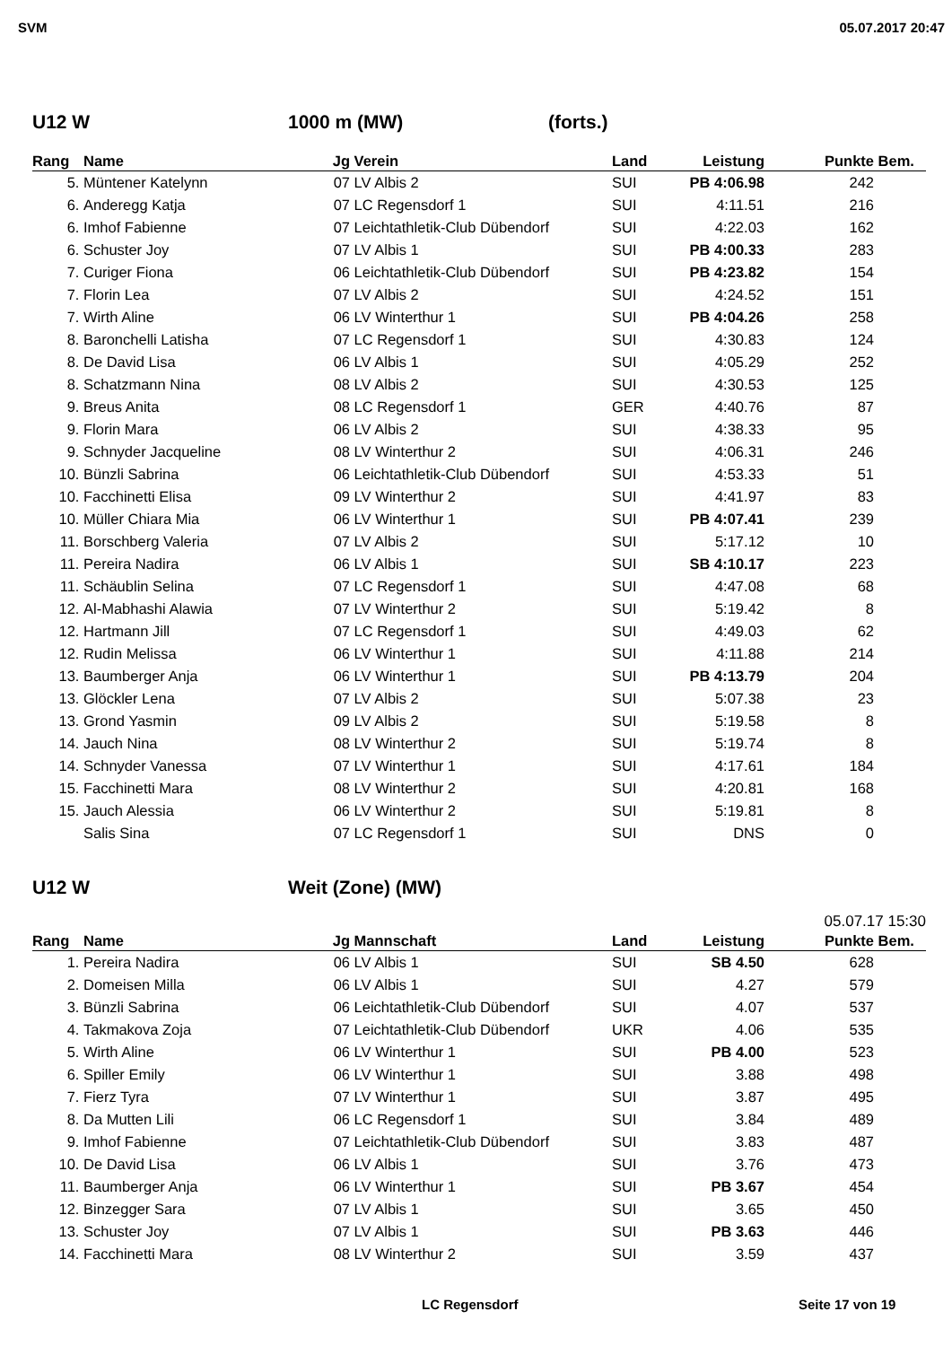SVM 05.07.2017 20:47
U12 W 1000 m (MW) (forts.)
| Rang | Name | Jg | Verein | Land | Leistung | Punkte | Bem. |
| --- | --- | --- | --- | --- | --- | --- | --- |
| 5. | Müntener Katelynn | 07 | LV Albis 2 | SUI | PB 4:06.98 | 242 | |
| 6. | Anderegg Katja | 07 | LC Regensdorf 1 | SUI | 4:11.51 | 216 | |
| 6. | Imhof Fabienne | 07 | Leichtathletik-Club Dübendorf | SUI | 4:22.03 | 162 | |
| 6. | Schuster Joy | 07 | LV Albis 1 | SUI | PB 4:00.33 | 283 | |
| 7. | Curiger Fiona | 06 | Leichtathletik-Club Dübendorf | SUI | PB 4:23.82 | 154 | |
| 7. | Florin Lea | 07 | LV Albis 2 | SUI | 4:24.52 | 151 | |
| 7. | Wirth Aline | 06 | LV Winterthur 1 | SUI | PB 4:04.26 | 258 | |
| 8. | Baronchelli Latisha | 07 | LC Regensdorf 1 | SUI | 4:30.83 | 124 | |
| 8. | De David Lisa | 06 | LV Albis 1 | SUI | 4:05.29 | 252 | |
| 8. | Schatzmann Nina | 08 | LV Albis 2 | SUI | 4:30.53 | 125 | |
| 9. | Breus Anita | 08 | LC Regensdorf 1 | GER | 4:40.76 | 87 | |
| 9. | Florin Mara | 06 | LV Albis 2 | SUI | 4:38.33 | 95 | |
| 9. | Schnyder Jacqueline | 08 | LV Winterthur 2 | SUI | 4:06.31 | 246 | |
| 10. | Bünzli Sabrina | 06 | Leichtathletik-Club Dübendorf | SUI | 4:53.33 | 51 | |
| 10. | Facchinetti Elisa | 09 | LV Winterthur 2 | SUI | 4:41.97 | 83 | |
| 10. | Müller Chiara Mia | 06 | LV Winterthur 1 | SUI | PB 4:07.41 | 239 | |
| 11. | Borschberg Valeria | 07 | LV Albis 2 | SUI | 5:17.12 | 10 | |
| 11. | Pereira Nadira | 06 | LV Albis 1 | SUI | SB 4:10.17 | 223 | |
| 11. | Schäublin Selina | 07 | LC Regensdorf 1 | SUI | 4:47.08 | 68 | |
| 12. | Al-Mabhashi Alawia | 07 | LV Winterthur 2 | SUI | 5:19.42 | 8 | |
| 12. | Hartmann Jill | 07 | LC Regensdorf 1 | SUI | 4:49.03 | 62 | |
| 12. | Rudin Melissa | 06 | LV Winterthur 1 | SUI | 4:11.88 | 214 | |
| 13. | Baumberger Anja | 06 | LV Winterthur 1 | SUI | PB 4:13.79 | 204 | |
| 13. | Glöckler Lena | 07 | LV Albis 2 | SUI | 5:07.38 | 23 | |
| 13. | Grond Yasmin | 09 | LV Albis 2 | SUI | 5:19.58 | 8 | |
| 14. | Jauch Nina | 08 | LV Winterthur 2 | SUI | 5:19.74 | 8 | |
| 14. | Schnyder Vanessa | 07 | LV Winterthur 1 | SUI | 4:17.61 | 184 | |
| 15. | Facchinetti Mara | 08 | LV Winterthur 2 | SUI | 4:20.81 | 168 | |
| 15. | Jauch Alessia | 06 | LV Winterthur 2 | SUI | 5:19.81 | 8 | |
| | Salis Sina | 07 | LC Regensdorf 1 | SUI | DNS | 0 | |
U12 W Weit (Zone) (MW)
05.07.17 15:30
| Rang | Name | Jg | Mannschaft | Land | Leistung | Punkte | Bem. |
| --- | --- | --- | --- | --- | --- | --- | --- |
| 1. | Pereira Nadira | 06 | LV Albis 1 | SUI | SB 4.50 | 628 | |
| 2. | Domeisen Milla | 06 | LV Albis 1 | SUI | 4.27 | 579 | |
| 3. | Bünzli Sabrina | 06 | Leichtathletik-Club Dübendorf | SUI | 4.07 | 537 | |
| 4. | Takmakova Zoja | 07 | Leichtathletik-Club Dübendorf | UKR | 4.06 | 535 | |
| 5. | Wirth Aline | 06 | LV Winterthur 1 | SUI | PB 4.00 | 523 | |
| 6. | Spiller Emily | 06 | LV Winterthur 1 | SUI | 3.88 | 498 | |
| 7. | Fierz Tyra | 07 | LV Winterthur 1 | SUI | 3.87 | 495 | |
| 8. | Da Mutten Lili | 06 | LC Regensdorf 1 | SUI | 3.84 | 489 | |
| 9. | Imhof Fabienne | 07 | Leichtathletik-Club Dübendorf | SUI | 3.83 | 487 | |
| 10. | De David Lisa | 06 | LV Albis 1 | SUI | 3.76 | 473 | |
| 11. | Baumberger Anja | 06 | LV Winterthur 1 | SUI | PB 3.67 | 454 | |
| 12. | Binzegger Sara | 07 | LV Albis 1 | SUI | 3.65 | 450 | |
| 13. | Schuster Joy | 07 | LV Albis 1 | SUI | PB 3.63 | 446 | |
| 14. | Facchinetti Mara | 08 | LV Winterthur 2 | SUI | 3.59 | 437 | |
LC Regensdorf Seite 17 von 19